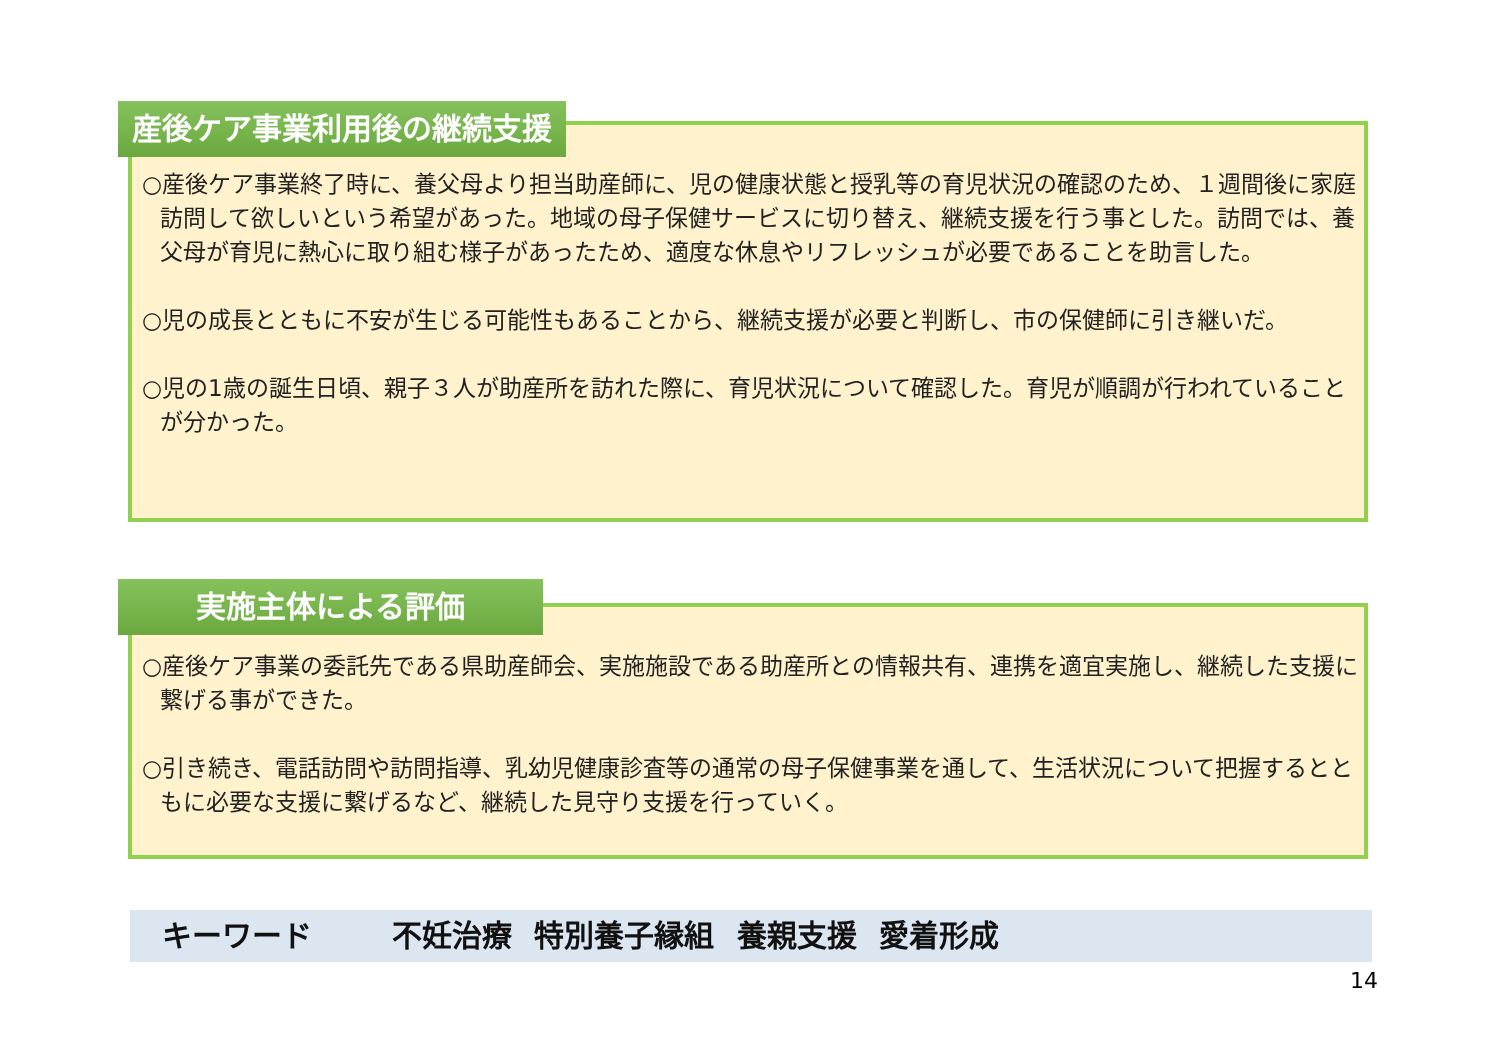産後ケア事業利用後の継続支援
○産後ケア事業終了時に、養父母より担当助産師に、児の健康状態と授乳等の育児状況の確認のため、１週間後に家庭訪問して欲しいという希望があった。地域の母子保健サービスに切り替え、継続支援を行う事とした。訪問では、養父母が育児に熱心に取り組む様子があったため、適度な休息やリフレッシュが必要であることを助言した。
○児の成長とともに不安が生じる可能性もあることから、継続支援が必要と判断し、市の保健師に引き継いだ。
○児の1歳の誕生日頃、親子３人が助産所を訪れた際に、育児状況について確認した。育児が順調が行われていることが分かった。
実施主体による評価
○産後ケア事業の委託先である県助産師会、実施施設である助産所との情報共有、連携を適宜実施し、継続した支援に繋げる事ができた。
○引き続き、電話訪問や訪問指導、乳幼児健康診査等の通常の母子保健事業を通して、生活状況について把握するとともに必要な支援に繋げるなど、継続した見守り支援を行っていく。
キーワード 不妊治療 特別養子縁組 養親支援 愛着形成
14